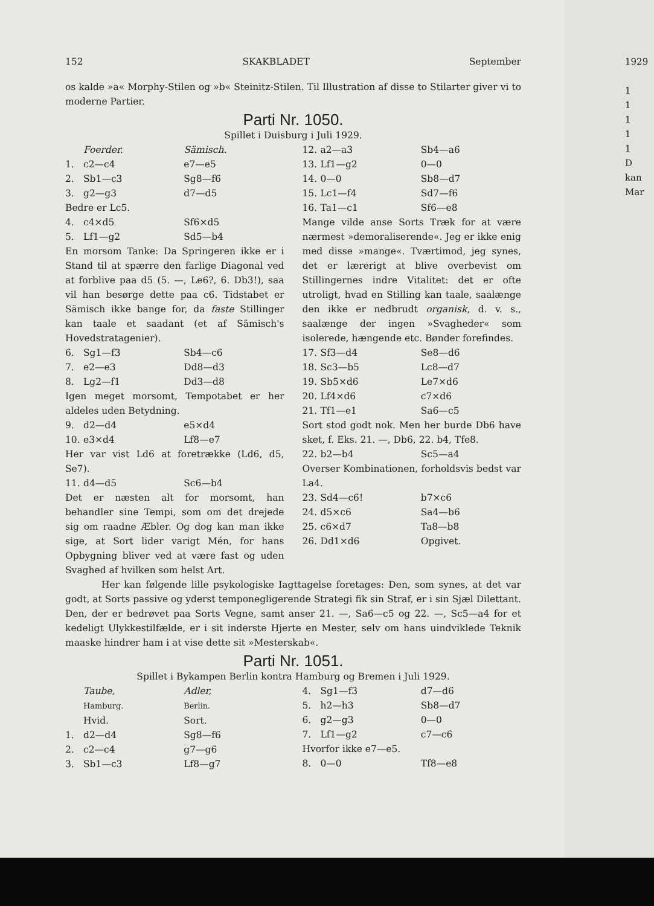152 SKAKBLADET September
os kalde »a« Morphy-Stilen og »b« Steinitz-Stilen. Til Illustration af disse to Stilarter giver vi to moderne Partier.
Parti Nr. 1050.
Spillet i Duisburg i Juli 1929.
Foerder. Sämisch. 1. c2—c4 e7—e5 2. Sb1—c3 Sg8—f6 3. g2—g3 d7—d5
Bedre er Lc5.
4. c4×d5 Sf6×d5 5. Lf1—g2 Sd5—b4
En morsom Tanke: Da Springeren ikke er i Stand til at spærre den farlige Diagonal ved at forblive paa d5 (5. —, Le6?, 6. Db3!), saa vil han besørge dette paa c6. Tidstabet er Sämisch ikke bange for, da faste Stillinger kan taale et saadant (et af Sämisch's Hovedstratagenier).
6. Sg1—f3 Sb4—c6 7. e2—e3 Dd8—d3 8. Lg2—f1 Dd3—d8
Igen meget morsomt, Tempotabet er her aldeles uden Betydning.
9. d2—d4 e5×d4 10. e3×d4 Lf8—e7
Her var vist Ld6 at foretrække (Ld6, d5, Se7).
11. d4—d5 Sc6—b4
Det er næsten alt for morsomt, han behandler sine Tempi, som om det drejede sig om raadne Æbler. Og dog kan man ikke sige, at Sort lider varigt Mén, for hans Opbygning bliver ved at være fast og uden Svaghed af hvilken som helst Art.
12. a2—a3 Sb4—a6 13. Lf1—g2 0—0 14. 0—0 Sb8—d7 15. Lc1—f4 Sd7—f6 16. Ta1—c1 Sf6—e8
Mange vilde anse Sorts Træk for at være nærmest »demoraliserende«. Jeg er ikke enig med disse »mange«. Tværtimod, jeg synes, det er lærerigt at blive overbevist om Stillingernes indre Vitalitet: det er ofte utroligt, hvad en Stilling kan taale, saalænge den ikke er nedbrudt organisk, d. v. s., saalænge der ingen »Svagheder« som isolerede, hængende etc. Bønder forefindes.
17. Sf3—d4 Se8—d6 18. Sc3—b5 Lc8—d7 19. Sb5×d6 Le7×d6 20. Lf4×d6 c7×d6 21. Tf1—e1 Sa6—c5
Sort stod godt nok. Men her burde Db6 have sket, f. Eks. 21. —, Db6, 22. b4, Tfe8.
22. b2—b4 Sc5—a4
Overser Kombinationen, forholdsvis bedst var La4.
23. Sd4—c6! b7×c6 24. d5×c6 Sa4—b6 25. c6×d7 Ta8—b8 26. Dd1×d6 Opgivet.
Her kan følgende lille psykologiske Iagttagelse foretages: Den, som synes, at det var godt, at Sorts passive og yderst temponegligerende Strategi fik sin Straf, er i sin Sjæl Dilettant. Den, der er bedrøvet paa Sorts Vegne, samt anser 21. —, Sa6—c5 og 22. —, Sc5—a4 for et kedeligt Ulykkestilfælde, er i sit inderste Hjerte en Mester, selv om hans uindviklede Teknik maaske hindrer ham i at vise dette sit »Mesterskab«.
Parti Nr. 1051.
Spillet i Bykampen Berlin kontra Hamburg og Bremen i Juli 1929.
Taube,
Hamburg.
Hvid. Adler,
Berlin.
Sort. 1. d2—d4 Sg8—f6 2. c2—c4 g7—g6 3. Sb1—c3 Lf8—g7
4. Sg1—f3 d7—d6 5. h2—h3 Sb8—d7 6. g2—g3 0—0 7. Lf1—g2 c7—c6
Hvorfor ikke e7—e5.
8. 0—0 Tf8—e8
1929
1
1
1
1
1
D
kan
Mar